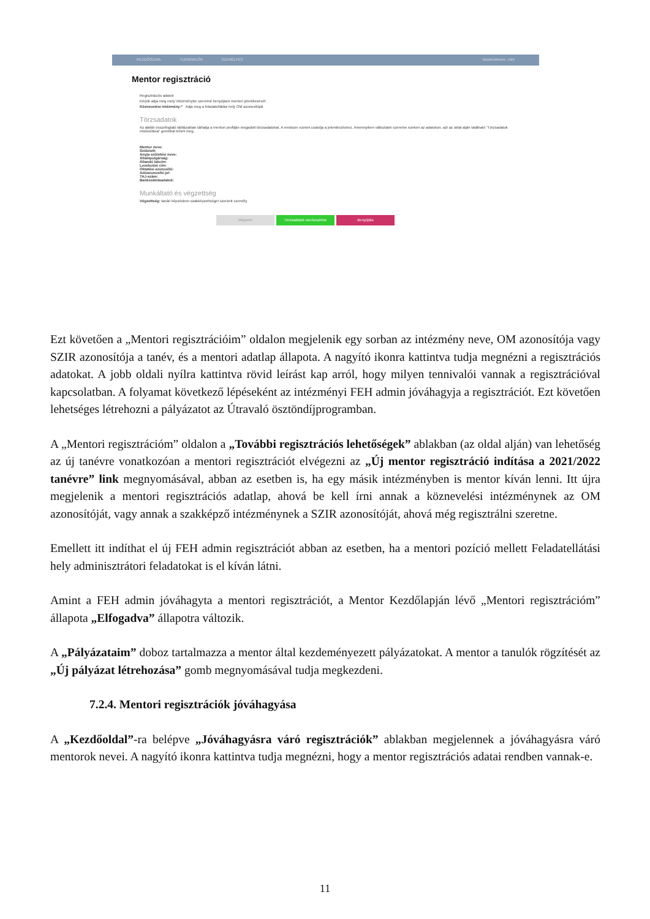KEZDŐOLDAL TUDNIVALÓK SZEMÉLYES Bejelentkezve, mint
Mentor regisztráció
Regisztrációs adatok
Kérjük adja meg mely intézménybe szeretné benyújtani mentori jelentkezését
Köznevelési intézmény:* Adja meg a feladatellátási hely OM azonosítóját
Törzsadatok
Az alábbi összefoglaló táblázatban láthatja a mentori profilján megadott törzsadatokat. A rendszer ezeket csatolja a jelentkezéshez. Amennyiben változtatni szeretne ezeken az adatokon, azt az oldal alján található "Törzsadatok módosítása" gombbal teheti meg.
Mentor neve:
Született:
Anyja születési neve:
Állampolgárság:
Állandó lakcím:
Levelezési cím:
Oktatási azonosító:
Adóazonosító jel:
TAJ-szám:
Bankszámlaadatok:
Munkáltató és végzettség
Végzettség: tanári képzésben szakképzettséget szerzett személy
Mégsem Törzsadatok szerkesztése Benyújtás
Ezt követően a „Mentori regisztrációim” oldalon megjelenik egy sorban az intézmény neve, OM azonosítója vagy SZIR azonosítója a tanév, és a mentori adatlap állapota. A nagyító ikonra kattintva tudja megnézni a regisztrációs adatokat. A jobb oldali nyílra kattintva rövid leírást kap arról, hogy milyen tennivalói vannak a regisztrációval kapcsolatban. A folyamat következő lépéseként az intézményi FEH admin jóváhagyja a regisztrációt. Ezt követően lehetséges létrehozni a pályázatot az Útravaló ösztöndíjprogramban.
A „Mentori regisztrációm” oldalon a „További regisztrációs lehetőségek” ablakban (az oldal alján) van lehetőség az új tanévre vonatkozóan a mentori regisztrációt elvégezni az „Új mentor regisztráció indítása a 2021/2022 tanévre” link megnyomásával, abban az esetben is, ha egy másik intézményben is mentor kíván lenni. Itt újra megjelenik a mentori regisztrációs adatlap, ahová be kell írni annak a köznevelési intézménynek az OM azonosítóját, vagy annak a szakképző intézménynek a SZIR azonosítóját, ahová még regisztrálni szeretne.
Emellett itt indíthat el új FEH admin regisztrációt abban az esetben, ha a mentori pozíció mellett Feladatellátási hely adminisztrátori feladatokat is el kíván látni.
Amint a FEH admin jóváhagyta a mentori regisztrációt, a Mentor Kezdőlapján lévő „Mentori regisztrációm” állapota „Elfogadva” állapotra változik.
A „Pályázataim” doboz tartalmazza a mentor által kezdeményezett pályázatokat. A mentor a tanulók rögzítését az „Új pályázat létrehozása” gomb megnyomásával tudja megkezdeni.
7.2.4. Mentori regisztrációk jóváhagyása
A „Kezdőoldal”-ra belépve „Jóváhagyásra váró regisztrációk” ablakban megjelennek a jóváhagyásra váró mentorok nevei. A nagyító ikonra kattintva tudja megnézni, hogy a mentor regisztrációs adatai rendben vannak-e.
11